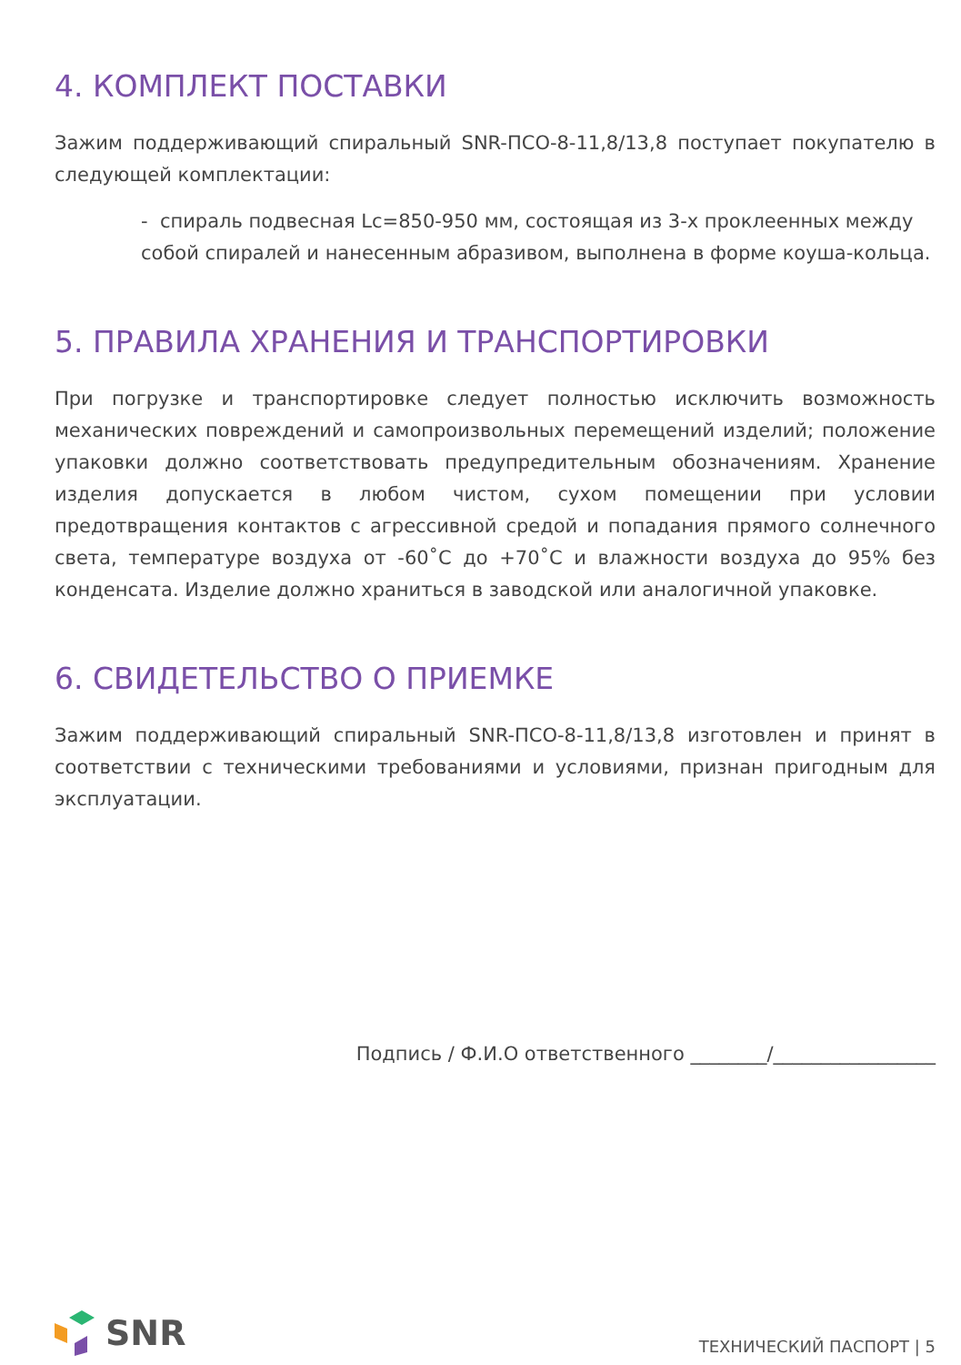4. КОМПЛЕКТ ПОСТАВКИ
Зажим поддерживающий спиральный SNR-ПСО-8-11,8/13,8 поступает покупателю в следующей комплектации:
- спираль подвесная Lc=850-950 мм, состоящая из 3-х проклеенных между собой спиралей и нанесенным абразивом, выполнена в форме коуша-кольца.
5. ПРАВИЛА ХРАНЕНИЯ И ТРАНСПОРТИРОВКИ
При погрузке и транспортировке следует полностью исключить возможность механических повреждений и самопроизвольных перемещений изделий; положение упаковки должно соответствовать предупредительным обозначениям. Хранение изделия допускается в любом чистом, сухом помещении при условии предотвращения контактов с агрессивной средой и попадания прямого солнечного света, температуре воздуха от -60˚С до +70˚С и влажности воздуха до 95% без конденсата. Изделие должно храниться в заводской или аналогичной упаковке.
6. СВИДЕТЕЛЬСТВО О ПРИЕМКЕ
Зажим поддерживающий спиральный SNR-ПСО-8-11,8/13,8 изготовлен и принят в соответствии с техническими требованиями и условиями, признан пригодным для эксплуатации.
Подпись / Ф.И.О ответственного ________/_________________
SNR
ТЕХНИЧЕСКИЙ ПАСПОРТ | 5